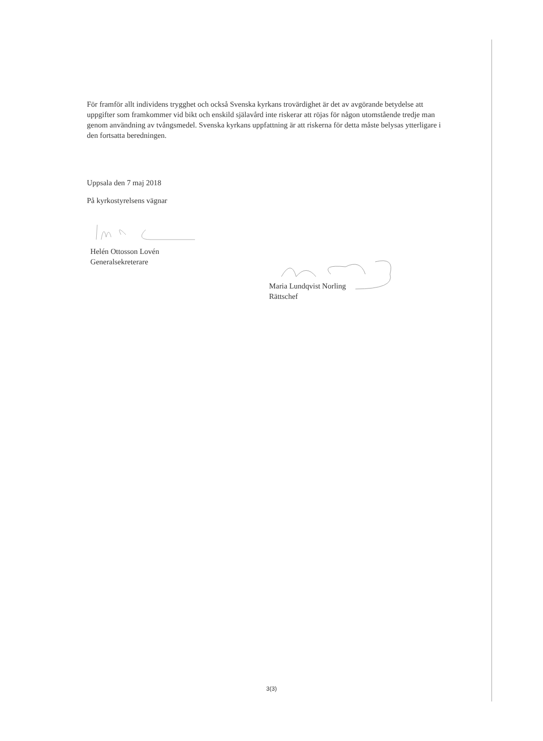För framför allt individens trygghet och också Svenska kyrkans trovärdighet är det av avgörande betydelse att uppgifter som framkommer vid bikt och enskild själavård inte riskerar att röjas för någon utomstående tredje man genom användning av tvångsmedel. Svenska kyrkans uppfattning är att riskerna för detta måste belysas ytterligare i den fortsatta beredningen.
Uppsala den 7 maj 2018
På kyrkostyrelsens vägnar
Helén Ottosson Lovén
Generalsekreterare
Maria Lundqvist Norling
Rättschef
3(3)